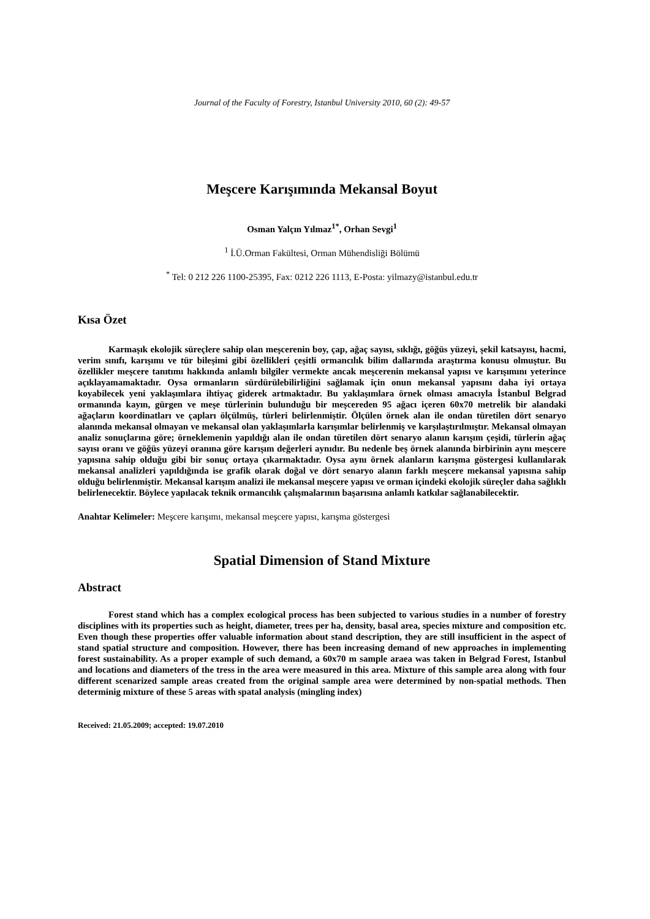Journal of the Faculty of Forestry, Istanbul University 2010, 60 (2): 49-57
Meşcere Karışımında Mekansal Boyut
Osman Yalçın Yılmaz<sup>1*</sup>, Orhan Sevgi<sup>1</sup>
<sup>1</sup> İ.Ü.Orman Fakültesi, Orman Mühendisliği Bölümü
<sup>*</sup> Tel: 0 212 226 1100-25395, Fax: 0212 226 1113, E-Posta: yilmazy@istanbul.edu.tr
Kısa Özet
Karmaşık ekolojik süreçlere sahip olan meşcerenin boy, çap, ağaç sayısı, sıklığı, göğüs yüzeyi, şekil katsayısı, hacmi, verim sınıfı, karışımı ve tür bileşimi gibi özellikleri çeşitli ormancılık bilim dallarında araştırma konusu olmuştur. Bu özellikler meşcere tanıtımı hakkında anlamlı bilgiler vermekte ancak meşcerenin mekansal yapısı ve karışımını yeterince açıklayamamaktadır. Oysa ormanların sürdürülebilirliğini sağlamak için onun mekansal yapısını daha iyi ortaya koyabilecek yeni yaklaşımlara ihtiyaç giderek artmaktadır. Bu yaklaşımlara örnek olması amacıyla İstanbul Belgrad ormanında kayın, gürgen ve meşe türlerinin bulunduğu bir meşcereden 95 ağacı içeren 60x70 metrelik bir alandaki ağaçların koordinatları ve çapları ölçülmüş, türleri belirlenmiştir. Ölçülen örnek alan ile ondan türetilen dört senaryo alanında mekansal olmayan ve mekansal olan yaklaşımlarla karışımlar belirlenmiş ve karşılaştırılmıştır. Mekansal olmayan analiz sonuçlarına göre; örneklemenin yapıldığı alan ile ondan türetilen dört senaryo alanın karışım çeşidi, türlerin ağaç sayısı oranı ve göğüs yüzeyi oranına göre karışım değerleri aynıdır. Bu nedenle beş örnek alanında birbirinin aynı meşcere yapısına sahip olduğu gibi bir sonuç ortaya çıkarmaktadır. Oysa aynı örnek alanların karışma göstergesi kullanılarak mekansal analizleri yapıldığında ise grafik olarak doğal ve dört senaryo alanın farklı meşcere mekansal yapısına sahip olduğu belirlenmiştir. Mekansal karışım analizi ile mekansal meşcere yapısı ve orman içindeki ekolojik süreçler daha sağlıklı belirlenecektir. Böylece yapılacak teknik ormancılık çalışmalarının başarısına anlamlı katkılar sağlanabilecektir.
Anahtar Kelimeler: Meşcere karışımı, mekansal meşcere yapısı, karışma göstergesi
Spatial Dimension of Stand Mixture
Abstract
Forest stand which has a complex ecological process has been subjected to various studies in a number of forestry disciplines with its properties such as height, diameter, trees per ha, density, basal area, species mixture and composition etc. Even though these properties offer valuable information about stand description, they are still insufficient in the aspect of stand spatial structure and composition. However, there has been increasing demand of new approaches in implementing forest sustainability. As a proper example of such demand, a 60x70 m sample araea was taken in Belgrad Forest, Istanbul and locations and diameters of the tress in the area were measured in this area. Mixture of this sample area along with four different scenarized sample areas created from the original sample area were determined by non-spatial methods. Then determinig mixture of these 5 areas with spatal analysis (mingling index)
Received: 21.05.2009; accepted: 19.07.2010